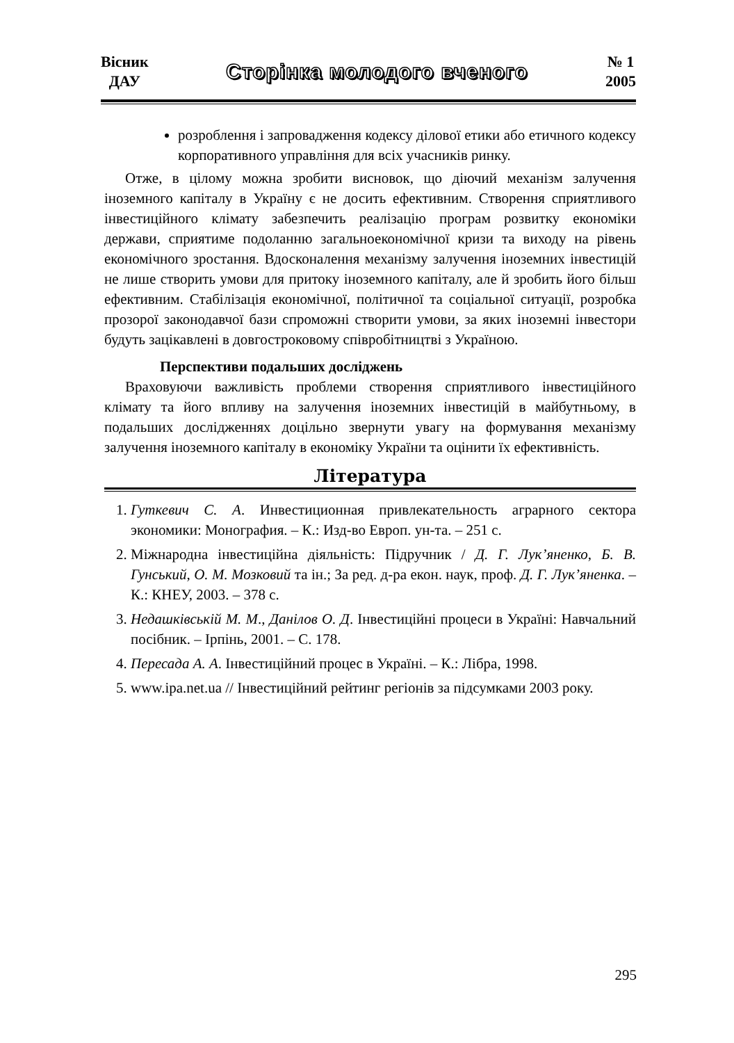Вісник
ДАУ
Сторінка молодого вченого
№ 1
2005
розроблення і запровадження кодексу ділової етики або етичного кодексу корпоративного управління для всіх учасників ринку.
Отже, в цілому можна зробити висновок, що діючий механізм залучення іноземного капіталу в Україну є не досить ефективним. Створення сприятливого інвестиційного клімату забезпечить реалізацію програм розвитку економіки держави, сприятиме подоланню загальноекономічної кризи та виходу на рівень економічного зростання. Вдосконалення механізму залучення іноземних інвестицій не лише створить умови для притоку іноземного капіталу, але й зробить його більш ефективним. Стабілізація економічної, політичної та соціальної ситуації, розробка прозорої законодавчої бази спроможні створити умови, за яких іноземні інвестори будуть зацікавлені в довгостроковому співробітництві з Україною.
Перспективи подальших досліджень
Враховуючи важливість проблеми створення сприятливого інвестиційного клімату та його впливу на залучення іноземних інвестицій в майбутньому, в подальших дослідженнях доцільно звернути увагу на формування механізму залучення іноземного капіталу в економіку України та оцінити їх ефективність.
Література
1. Гуткевич С. А. Инвестиционная привлекательность аграрного сектора экономики: Монография. – К.: Изд-во Европ. ун-та. – 251 с.
2. Міжнародна інвестиційна діяльність: Підручник / Д. Г. Лук’яненко, Б. В. Гунський, О. М. Мозковий та ін.; За ред. д-ра екон. наук, проф. Д. Г. Лук’яненка. – К.: КНЕУ, 2003. – 378 с.
3. Недашківськiй М. М., Данілов О. Д. Інвестиційні процеси в Україні: Навчальний посібник. – Ірпінь, 2001. – С. 178.
4. Пересада А. А. Інвестиційний процес в Україні. – К.: Лібра, 1998.
5. www.ipa.net.ua // Інвестиційний рейтинг регіонів за підсумками 2003 року.
295